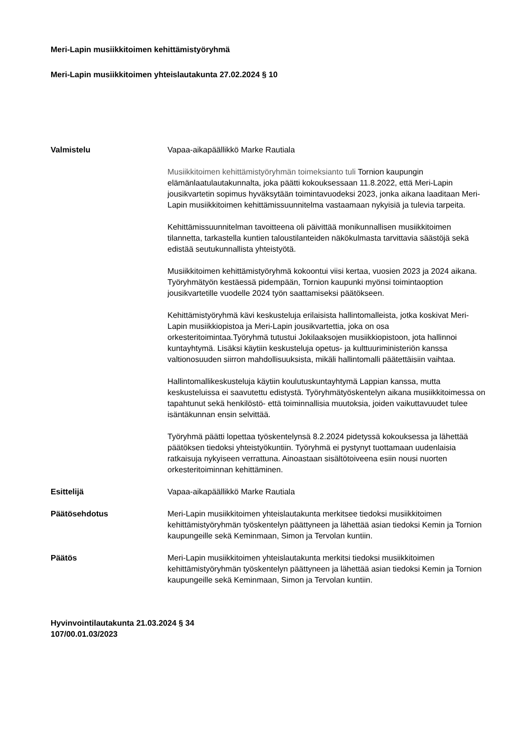Meri-Lapin musiikkitoimen kehittämistyöryhmä
Meri-Lapin musiikkitoimen yhteislautakunta 27.02.2024 § 10
Valmistelu Vapaa-aikapäällikkö Marke Rautiala
Musiikkitoimen kehittämistyöryhmän toimeksianto tuli Tornion kaupungin elämänlaatulautakunnalta, joka päätti kokouksessaan 11.8.2022, että Meri-Lapin jousikvartetin sopimus hyväksytään toimintavuodeksi 2023, jonka aikana laaditaan Meri-Lapin musiikkitoimen kehittämissuunnitelma vastaamaan nykyisiä ja tulevia tarpeita.
Kehittämissuunnitelman tavoitteena oli päivittää monikunnallisen musiikkitoimen tilannetta, tarkastella kuntien taloustilanteiden näkökulmasta tarvittavia säästöjä sekä edistää seutukunnallista yhteistyötä.
Musiikkitoimen kehittämistyöryhmä kokoontui viisi kertaa, vuosien 2023 ja 2024 aikana. Työryhmätyön kestäessä pidempään, Tornion kaupunki myönsi toimintaoption jousikvartetille vuodelle 2024 työn saattamiseksi päätökseen.
Kehittämistyöryhmä kävi keskusteluja erilaisista hallintomalleista, jotka koskivat Meri-Lapin musiikkiopistoa ja Meri-Lapin jousikvartettia, joka on osa orkesteritoimintaa.Työryhmä tutustui Jokilaaksojen musiikkiopistoon, jota hallinnoi kuntayhtymä. Lisäksi käytiin keskusteluja opetus- ja kulttuuriministeriön kanssa valtionosuuden siirron mahdollisuuksista, mikäli hallintomalli päätettäisiin vaihtaa.
Hallintomallikeskusteluja käytiin koulutuskuntayhtymä Lappian kanssa, mutta keskusteluissa ei saavutettu edistystä. Työryhmätyöskentelyn aikana musiikkitoimessa on tapahtunut sekä henkilöstö- että toiminnallisia muutoksia, joiden vaikuttavuudet tulee isäntäkunnan ensin selvittää.
Työryhmä päätti lopettaa työskentelynsä 8.2.2024 pidetyssä kokouksessa ja lähettää päätöksen tiedoksi yhteistyökuntiin. Työryhmä ei pystynyt tuottamaan uudenlaisia ratkaisuja nykyiseen verrattuna. Ainoastaan sisältötoiveena esiin nousi nuorten orkesteritoiminnan kehittäminen.
Esittelijä Vapaa-aikapäällikkö Marke Rautiala
Päätösehdotus Meri-Lapin musiikkitoimen yhteislautakunta merkitsee tiedoksi musiikkitoimen kehittämistyöryhmän työskentelyn päättyneen ja lähettää asian tiedoksi Kemin ja Tornion kaupungeille sekä Keminmaan, Simon ja Tervolan kuntiin.
Päätös Meri-Lapin musiikkitoimen yhteislautakunta merkitsi tiedoksi musiikkitoimen kehittämistyöryhmän työskentelyn päättyneen ja lähettää asian tiedoksi Kemin ja Tornion kaupungeille sekä Keminmaan, Simon ja Tervolan kuntiin.
Hyvinvointilautakunta 21.03.2024 § 34
107/00.01.03/2023